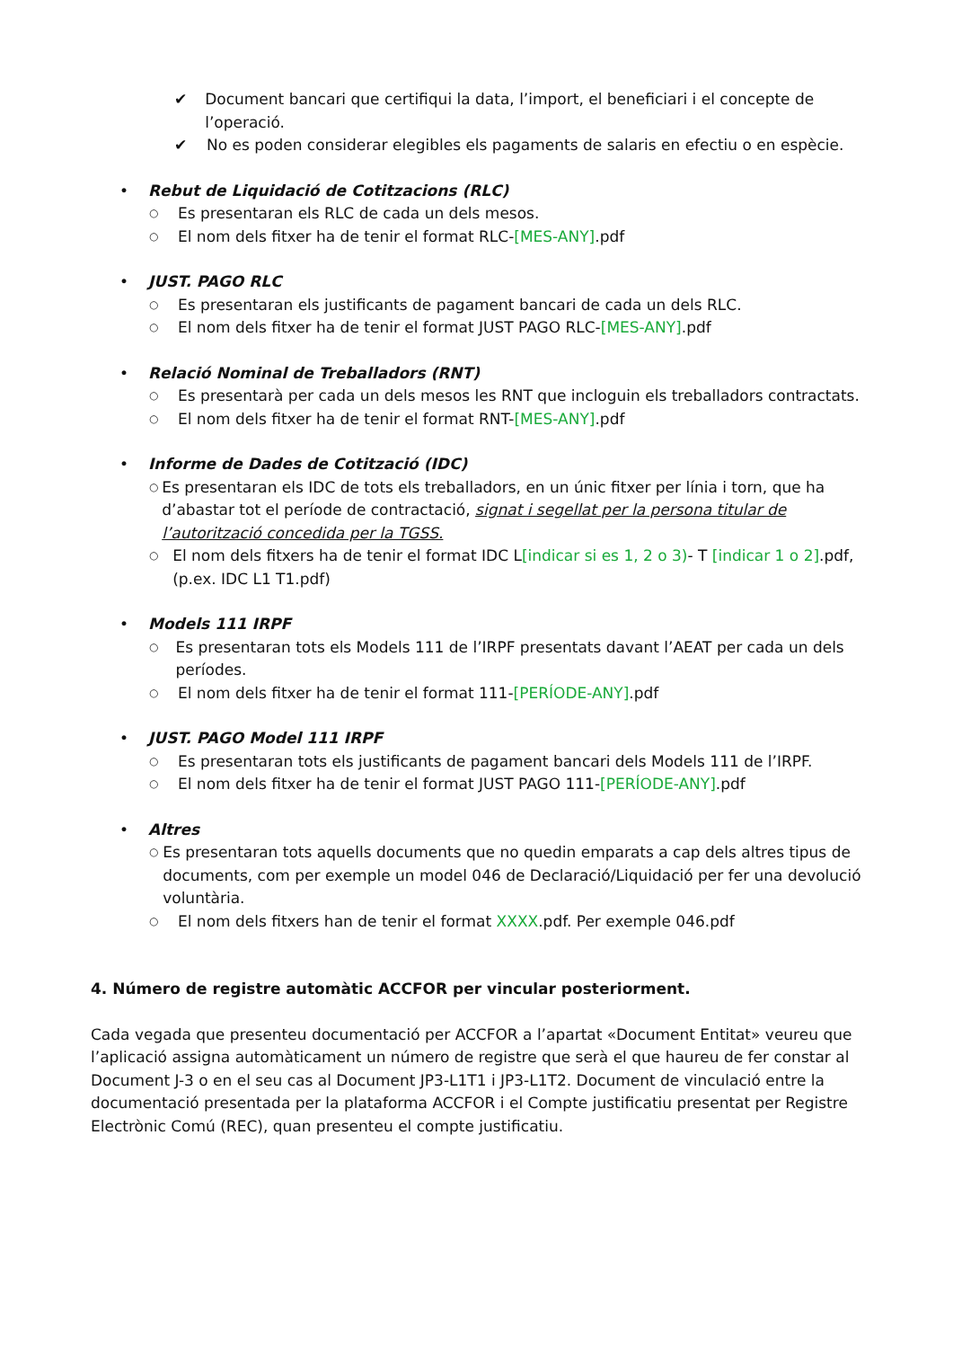✔ Document bancari que certifiqui la data, l’import, el beneficiari i el concepte de l’operació.
✔ No es poden considerar elegibles els pagaments de salaris en efectiu o en espècie.
• Rebut de Liquidació de Cotitzacions (RLC)
○ Es presentaran els RLC de cada un dels mesos.
○ El nom dels fitxer ha de tenir el format RLC-[MES-ANY].pdf
• JUST. PAGO RLC
○ Es presentaran els justificants de pagament bancari de cada un dels RLC.
○ El nom dels fitxer ha de tenir el format JUST PAGO RLC-[MES-ANY].pdf
• Relació Nominal de Treballadors (RNT)
○ Es presentarà per cada un dels mesos les RNT que incloguin els treballadors contractats.
○ El nom dels fitxer ha de tenir el format RNT-[MES-ANY].pdf
• Informe de Dades de Cotització (IDC)
○ Es presentaran els IDC de tots els treballadors, en un únic fitxer per línia i torn, que ha d’abastar tot el període de contractació, signat i segellat per la persona titular de l’autorització concedida per la TGSS.
○ El nom dels fitxers ha de tenir el format IDC L[indicar si es 1, 2 o 3)- T [indicar 1 o 2].pdf, (p.ex. IDC L1 T1.pdf)
• Models 111 IRPF
○ Es presentaran tots els Models 111 de l’IRPF presentats davant l’AEAT per cada un dels períodes.
○ El nom dels fitxer ha de tenir el format 111-[PERÍODE-ANY].pdf
• JUST. PAGO Model 111 IRPF
○ Es presentaran tots els justificants de pagament bancari dels Models 111 de l’IRPF.
○ El nom dels fitxer ha de tenir el format JUST PAGO 111-[PERÍODE-ANY].pdf
• Altres
○ Es presentaran tots aquells documents que no quedin emparats a cap dels altres tipus de documents, com per exemple un model 046 de Declaració/Liquidació per fer una devolució voluntària.
○ El nom dels fitxers han de tenir el format XXXX.pdf. Per exemple 046.pdf
4. Número de registre automàtic ACCFOR per vincular posteriorment.
Cada vegada que presenteu documentació per ACCFOR a l’apartat «Document Entitat» veureu que l’aplicació assigna automàticament un número de registre que serà el que haureu de fer constar al Document J-3 o en el seu cas al Document JP3-L1T1 i JP3-L1T2. Document de vinculació entre la documentació presentada per la plataforma ACCFOR i el Compte justificatiu presentat per Registre Electrònic Comú (REC), quan presenteu el compte justificatiu.